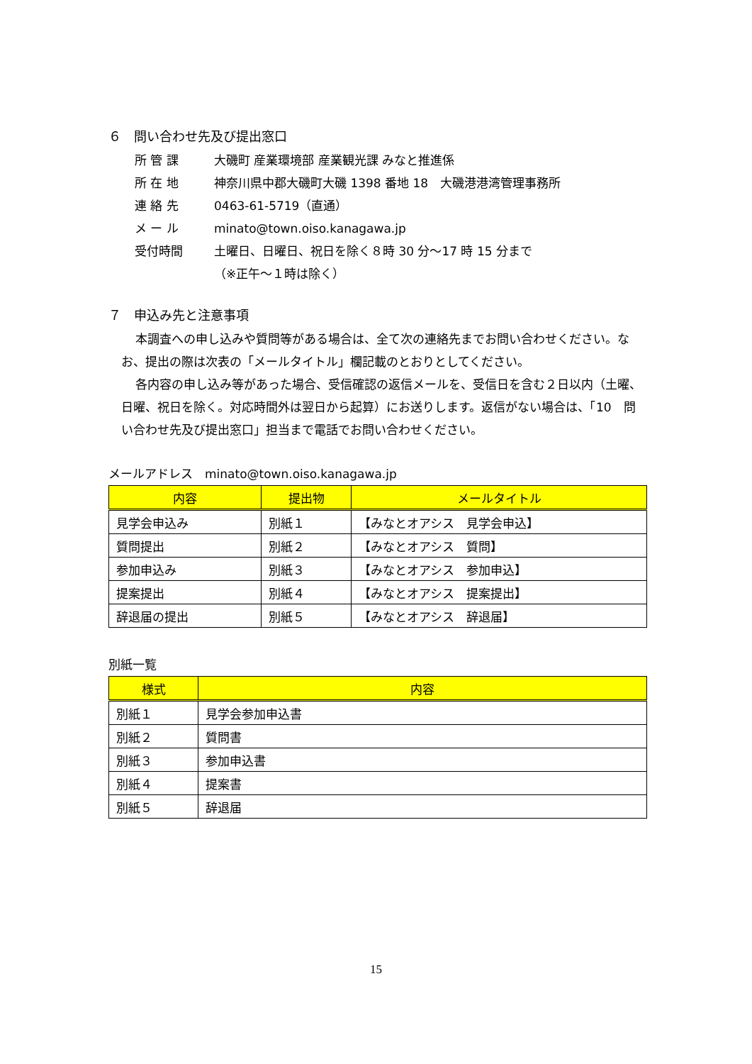６　問い合わせ先及び提出窓口
所 管 課 大磯町 産業環境部 産業観光課 みなと推進係
所 在 地 神奈川県中郡大磯町大磯 1398 番地 18　大磯港港湾管理事務所
連 絡 先 0463-61-5719（直通）
メ ー ル minato@town.oiso.kanagawa.jp
受付時間 土曜日、日曜日、祝日を除く８時 30 分～17 時 15 分まで
（※正午～１時は除く）
７　申込み先と注意事項
本調査への申し込みや質問等がある場合は、全て次の連絡先までお問い合わせください。なお、提出の際は次表の「メールタイトル」欄記載のとおりとしてください。
各内容の申し込み等があった場合、受信確認の返信メールを、受信日を含む２日以内（土曜、日曜、祝日を除く。対応時間外は翌日から起算）にお送りします。返信がない場合は、「10　問い合わせ先及び提出窓口」担当まで電話でお問い合わせください。
メールアドレス　minato@town.oiso.kanagawa.jp
| 内容 | 提出物 | メールタイトル |
| --- | --- | --- |
| 見学会申込み | 別紙１ | 【みなとオアシス 見学会申込】 |
| 質問提出 | 別紙２ | 【みなとオアシス 質問】 |
| 参加申込み | 別紙３ | 【みなとオアシス 参加申込】 |
| 提案提出 | 別紙４ | 【みなとオアシス 提案提出】 |
| 辞退届の提出 | 別紙５ | 【みなとオアシス 辞退届】 |
別紙一覧
| 様式 | 内容 |
| --- | --- |
| 別紙１ | 見学会参加申込書 |
| 別紙２ | 質問書 |
| 別紙３ | 参加申込書 |
| 別紙４ | 提案書 |
| 別紙５ | 辞退届 |
15